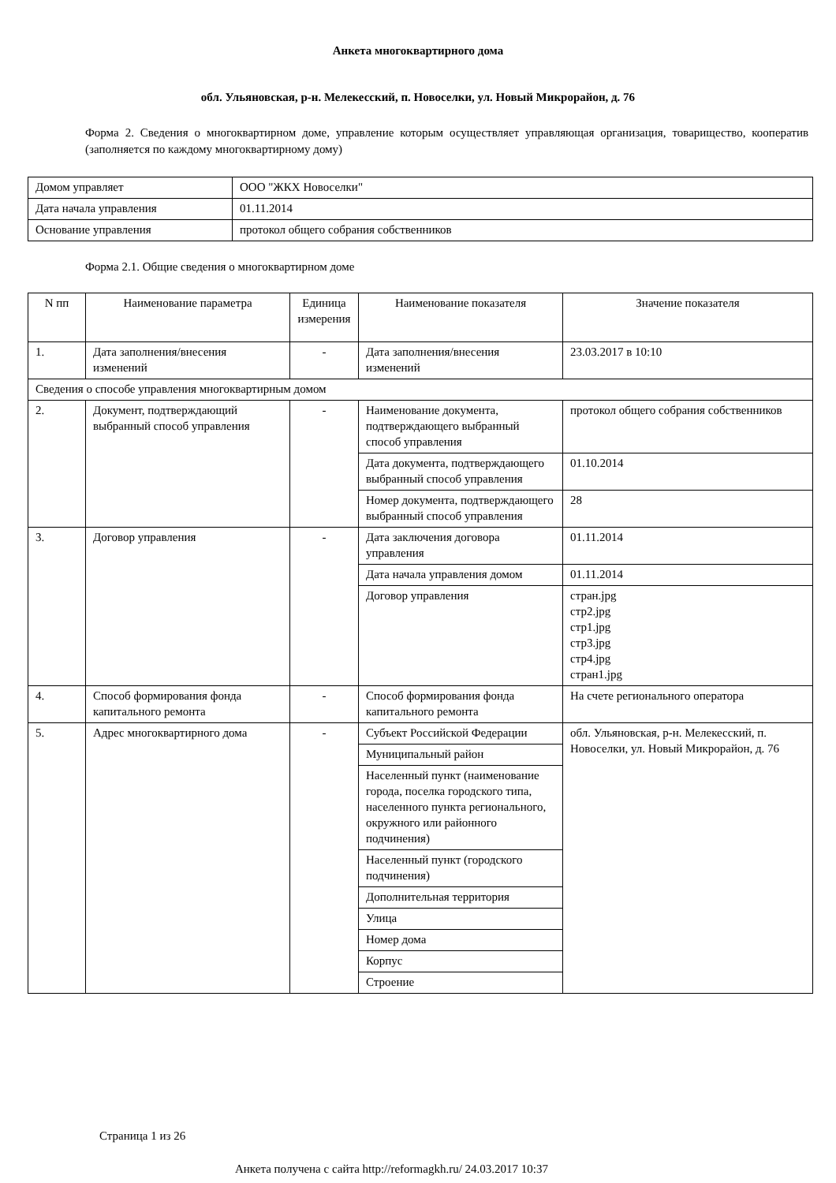Анкета многоквартирного дома
обл. Ульяновская, р-н. Мелекесский, п. Новоселки, ул. Новый Микрорайон, д. 76
Форма 2. Сведения о многоквартирном доме, управление которым осуществляет управляющая организация, товарищество, кооператив (заполняется по каждому многоквартирному дому)
| Домом управляет | ООО "ЖКХ Новоселки" |
| Дата начала управления | 01.11.2014 |
| Основание управления | протокол общего собрания собственников |
Форма 2.1. Общие сведения о многоквартирном доме
| N пп | Наименование параметра | Единица измерения | Наименование показателя | Значение показателя |
| --- | --- | --- | --- | --- |
| 1. | Дата заполнения/внесения изменений | - | Дата заполнения/внесения изменений | 23.03.2017 в 10:10 |
| Сведения о способе управления многоквартирным домом | | | | |
| 2. | Документ, подтверждающий выбранный способ управления | - | Наименование документа, подтверждающего выбранный способ управления | протокол общего собрания собственников |
| | | | Дата документа, подтверждающего выбранный способ управления | 01.10.2014 |
| | | | Номер документа, подтверждающего выбранный способ управления | 28 |
| 3. | Договор управления | - | Дата заключения договора управления | 01.11.2014 |
| | | | Дата начала управления домом | 01.11.2014 |
| | | | Договор управления | стран.jpg стр2.jpg стр1.jpg стр3.jpg стр4.jpg стран1.jpg |
| 4. | Способ формирования фонда капитального ремонта | - | Способ формирования фонда капитального ремонта | На счете регионального оператора |
| 5. | Адрес многоквартирного дома | - | Субъект Российской Федерации | обл. Ульяновская, р-н. Мелекесский, п. Новоселки, ул. Новый Микрорайон, д. 76 |
| | | | Муниципальный район | |
| | | | Населенный пункт (наименование города, поселка городского типа, населенного пункта регионального, окружного или районного подчинения) | |
| | | | Населенный пункт (городского подчинения) | |
| | | | Дополнительная территория | |
| | | | Улица | |
| | | | Номер дома | |
| | | | Корпус | |
| | | | Строение | |
Страница 1 из 26
Анкета получена с сайта http://reformagkh.ru/ 24.03.2017 10:37